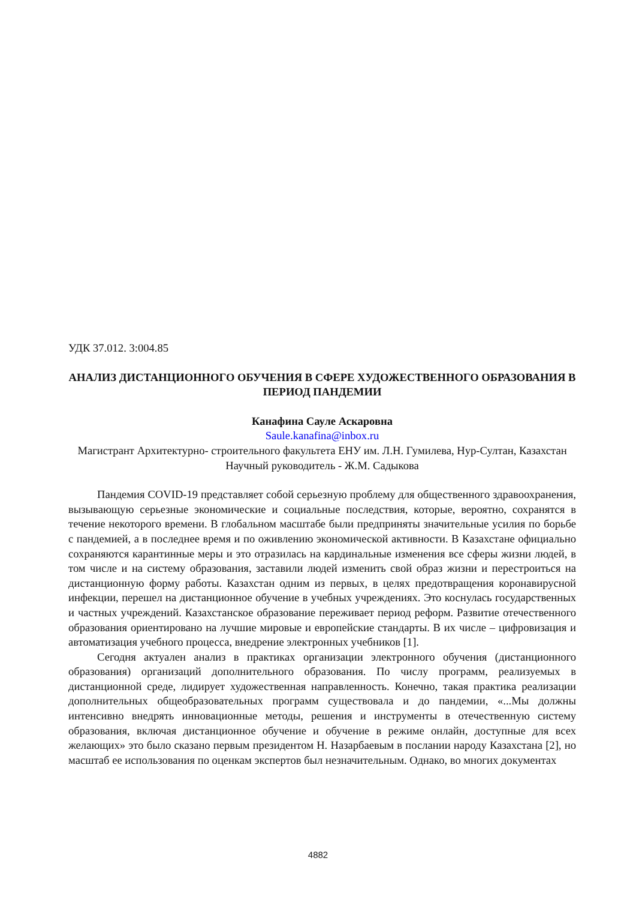УДК 37.012. 3:004.85
АНАЛИЗ ДИСТАНЦИОННОГО ОБУЧЕНИЯ В СФЕРЕ ХУДОЖЕСТВЕННОГО ОБРАЗОВАНИЯ В ПЕРИОД ПАНДЕМИИ
Канафина Сауле Аскаровна
Saule.kanafina@inbox.ru
Магистрант Архитектурно- строительного факультета ЕНУ им. Л.Н. Гумилева, Нур-Султан, Казахстан
Научный руководитель - Ж.М. Садыкова
Пандемия COVID-19 представляет собой серьезную проблему для общественного здравоохранения, вызывающую серьезные экономические и социальные последствия, которые, вероятно, сохранятся в течение некоторого времени. В глобальном масштабе были предприняты значительные усилия по борьбе с пандемией, а в последнее время и по оживлению экономической активности. В Казахстане официально сохраняются карантинные меры и это отразилась на кардинальные изменения все сферы жизни людей, в том числе и на систему образования, заставили людей изменить свой образ жизни и перестроиться на дистанционную форму работы. Казахстан одним из первых, в целях предотвращения коронавирусной инфекции, перешел на дистанционное обучение в учебных учреждениях. Это коснулась государственных и частных учреждений. Казахстанское образование переживает период реформ. Развитие отечественного образования ориентировано на лучшие мировые и европейские стандарты. В их числе – цифровизация и автоматизация учебного процесса, внедрение электронных учебников [1].
Сегодня актуален анализ в практиках организации электронного обучения (дистанционного образования) организаций дополнительного образования. По числу программ, реализуемых в дистанционной среде, лидирует художественная направленность. Конечно, такая практика реализации дополнительных общеобразовательных программ существовала и до пандемии, «...Мы должны интенсивно внедрять инновационные методы, решения и инструменты в отечественную систему образования, включая дистанционное обучение и обучение в режиме онлайн, доступные для всех желающих» это было сказано первым президентом Н. Назарбаевым в послании народу Казахстана [2], но масштаб ее использования по оценкам экспертов был незначительным. Однако, во многих документах
4882